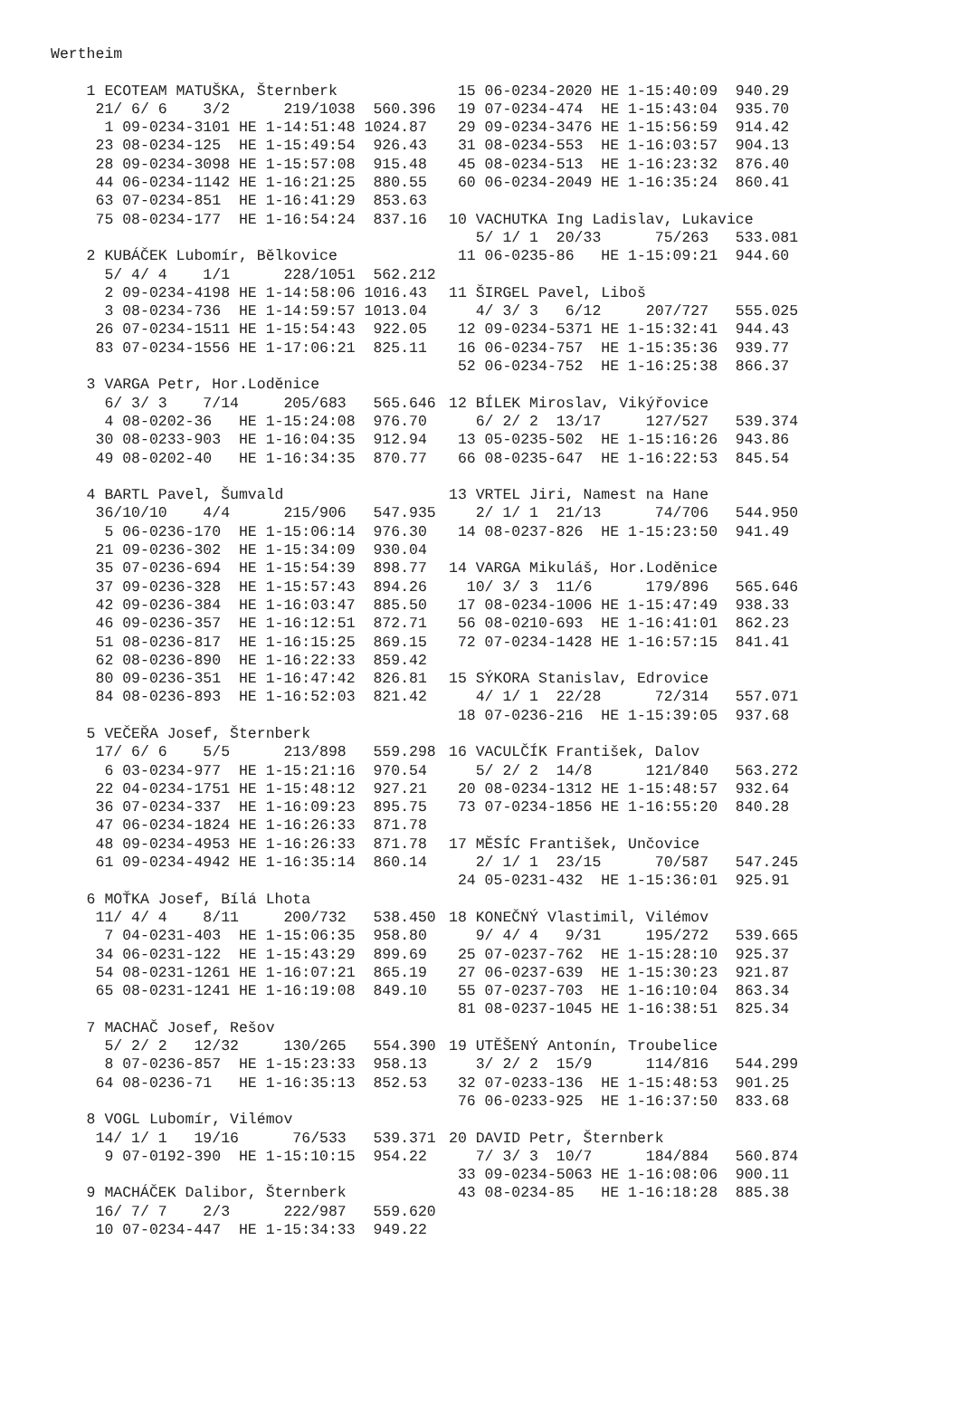Wertheim
1 ECOTEAM MATUŠKA, Šternberk 21/ 6/ 6 3/2 219/1038 560.396 1 09-0234-3101 HE 1-14:51:48 1024.87 23 08-0234-125 HE 1-15:49:54 926.43 28 09-0234-3098 HE 1-15:57:08 915.48 44 06-0234-1142 HE 1-16:21:25 880.55 63 07-0234-851 HE 1-16:41:29 853.63 75 08-0234-177 HE 1-16:54:24 837.16 2 KUBÁČEK Lubomír, Bělkovice 5/ 4/ 4 1/1 228/1051 562.212 2 09-0234-4198 HE 1-14:58:06 1016.43 3 08-0234-736 HE 1-14:59:57 1013.04 26 07-0234-1511 HE 1-15:54:43 922.05 83 07-0234-1556 HE 1-17:06:21 825.11 3 VARGA Petr, Hor.Loděnice 6/ 3/ 3 7/14 205/683 565.646 4 08-0202-36 HE 1-15:24:08 976.70 30 08-0233-903 HE 1-16:04:35 912.94 49 08-0202-40 HE 1-16:34:35 870.77 4 BARTL Pavel, Šumvald 36/10/10 4/4 215/906 547.935 5 06-0236-170 HE 1-15:06:14 976.30 21 09-0236-302 HE 1-15:34:09 930.04 35 07-0236-694 HE 1-15:54:39 898.77 37 09-0236-328 HE 1-15:57:43 894.26 42 09-0236-384 HE 1-16:03:47 885.50 46 09-0236-357 HE 1-16:12:51 872.71 51 08-0236-817 HE 1-16:15:25 869.15 62 08-0236-890 HE 1-16:22:33 859.42 80 09-0236-351 HE 1-16:47:42 826.81 84 08-0236-893 HE 1-16:52:03 821.42 5 VEČEŘA Josef, Šternberk 17/ 6/ 6 5/5 213/898 559.298 6 03-0234-977 HE 1-15:21:16 970.54 22 04-0234-1751 HE 1-15:48:12 927.21 36 07-0234-337 HE 1-16:09:23 895.75 47 06-0234-1824 HE 1-16:26:33 871.78 48 09-0234-4953 HE 1-16:26:33 871.78 61 09-0234-4942 HE 1-16:35:14 860.14 6 MOŤKA Josef, Bílá Lhota 11/ 4/ 4 8/11 200/732 538.450 7 04-0231-403 HE 1-15:06:35 958.80 34 06-0231-122 HE 1-15:43:29 899.69 54 08-0231-1261 HE 1-16:07:21 865.19 65 08-0231-1241 HE 1-16:19:08 849.10 7 MACHAČ Josef, Rešov 5/ 2/ 2 12/32 130/265 554.390 8 07-0236-857 HE 1-15:23:33 958.13 64 08-0236-71 HE 1-16:35:13 852.53 8 VOGL Lubomír, Vilémov 14/ 1/ 1 19/16 76/533 539.371 9 07-0192-390 HE 1-15:10:15 954.22 9 MACHÁČEK Dalibor, Šternberk 16/ 7/ 7 2/3 222/987 559.620 10 07-0234-447 HE 1-15:34:33 949.22
15 06-0234-2020 HE 1-15:40:09 940.29 19 07-0234-474 HE 1-15:43:04 935.70 29 09-0234-3476 HE 1-15:56:59 914.42 31 08-0234-553 HE 1-16:03:57 904.13 45 08-0234-513 HE 1-16:23:32 876.40 60 06-0234-2049 HE 1-16:35:24 860.41 10 VACHUTKA Ing Ladislav, Lukavice 5/ 1/ 1 20/33 75/263 533.081 11 06-0235-86 HE 1-15:09:21 944.60 11 ŠIRGEL Pavel, Liboš 4/ 3/ 3 6/12 207/727 555.025 12 09-0234-5371 HE 1-15:32:41 944.43 16 06-0234-757 HE 1-15:35:36 939.77 52 06-0234-752 HE 1-16:25:38 866.37 12 BÍLEK Miroslav, Vikýřovice 6/ 2/ 2 13/17 127/527 539.374 13 05-0235-502 HE 1-15:16:26 943.86 66 08-0235-647 HE 1-16:22:53 845.54 13 VRTEL Jiri, Namest na Hane 2/ 1/ 1 21/13 74/706 544.950 14 08-0237-826 HE 1-15:23:50 941.49 14 VARGA Mikuláš, Hor.Loděnice 10/ 3/ 3 11/6 179/896 565.646 17 08-0234-1006 HE 1-15:47:49 938.33 56 08-0210-693 HE 1-16:41:01 862.23 72 07-0234-1428 HE 1-16:57:15 841.41 15 SÝKORA Stanislav, Edrovice 4/ 1/ 1 22/28 72/314 557.071 18 07-0236-216 HE 1-15:39:05 937.68 16 VACULČÍK František, Dalov 5/ 2/ 2 14/8 121/840 563.272 20 08-0234-1312 HE 1-15:48:57 932.64 73 07-0234-1856 HE 1-16:55:20 840.28 17 MĚSÍC František, Unčovice 2/ 1/ 1 23/15 70/587 547.245 24 05-0231-432 HE 1-15:36:01 925.91 18 KONEČNÝ Vlastimil, Vilémov 9/ 4/ 4 9/31 195/272 539.665 25 07-0237-762 HE 1-15:28:10 925.37 27 06-0237-639 HE 1-15:30:23 921.87 55 07-0237-703 HE 1-16:10:04 863.34 81 08-0237-1045 HE 1-16:38:51 825.34 19 UTĚŠENÝ Antonín, Troubelice 3/ 2/ 2 15/9 114/816 544.299 32 07-0233-136 HE 1-15:48:53 901.25 76 06-0233-925 HE 1-16:37:50 833.68 20 DAVID Petr, Šternberk 7/ 3/ 3 10/7 184/884 560.874 33 09-0234-5063 HE 1-16:08:06 900.11 43 08-0234-85 HE 1-16:18:28 885.38